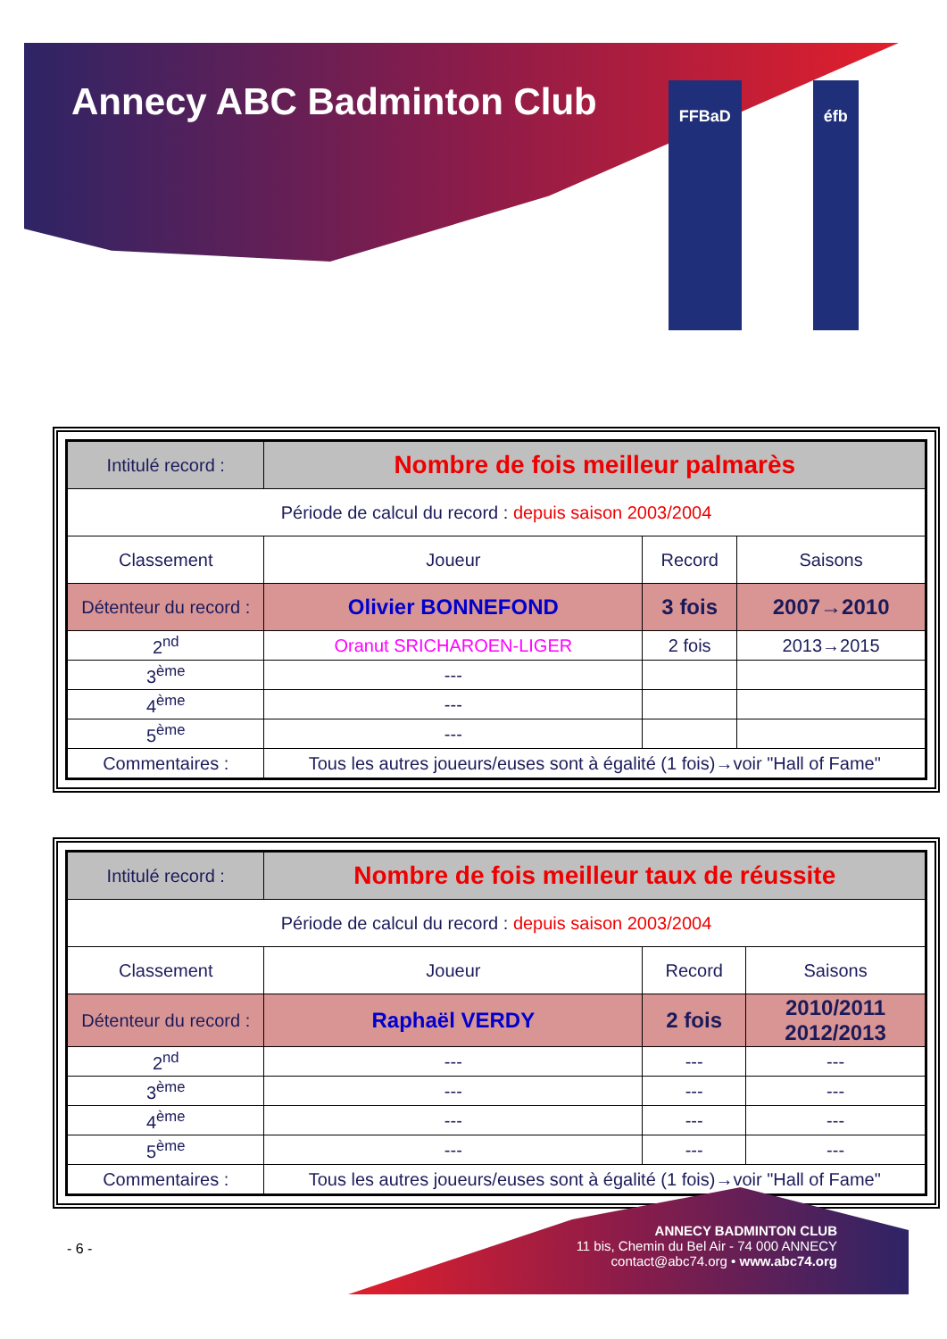Annecy ABC Badminton Club
FFBaD éfb
| Intitulé record : | Nombre de fois meilleur palmarès | | |
| Période de calcul du record : depuis saison 2003/2004 | | | |
| Classement | Joueur | Record | Saisons |
| Détenteur du record : | Olivier BONNEFOND | 3 fois | 2007→2010 |
| 2<sup>nd</sup> | Oranut SRICHAROEN-LIGER | 2 fois | 2013→2015 |
| 3<sup>ème</sup> | --- | | |
| 4<sup>ème</sup> | --- | | |
| 5<sup>ème</sup> | --- | | |
| Commentaires : | Tous les autres joueurs/euses sont à égalité (1 fois)→voir "Hall of Fame" | | |
| Intitulé record : | Nombre de fois meilleur taux de réussite | | |
| Période de calcul du record : depuis saison 2003/2004 | | | |
| Classement | Joueur | Record | Saisons |
| Détenteur du record : | Raphaël VERDY | 2 fois | 2010/2011 2012/2013 |
| 2<sup>nd</sup> | --- | --- | --- |
| 3<sup>ème</sup> | --- | --- | --- |
| 4<sup>ème</sup> | --- | --- | --- |
| 5<sup>ème</sup> | --- | --- | --- |
| Commentaires : | Tous les autres joueurs/euses sont à égalité (1 fois)→voir "Hall of Fame" | | |
- 6 -
ANNECY BADMINTON CLUB
11 bis, Chemin du Bel Air - 74 000 ANNECY
contact@abc74.org • www.abc74.org